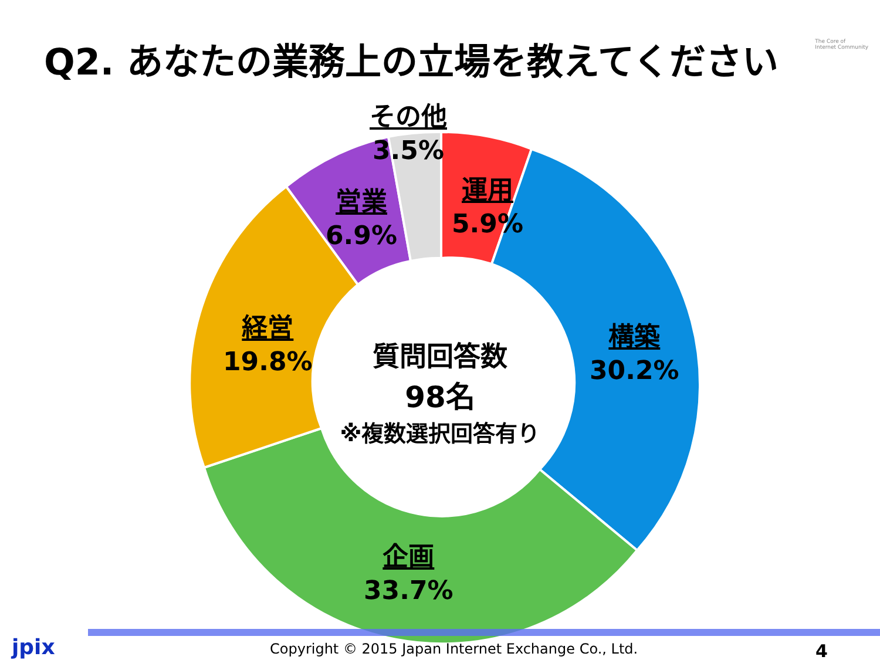Q2. あなたの業務上の立場を教えてください
The Core of
Internet Community
その他
3.5%
運用
5.9%
営業
6.9%
構築
30.2%
経営
19.8%
企画
33.7%
質問回答数
98名
※複数選択回答有り
jpix Copyright © 2015 Japan Internet Exchange Co., Ltd. 4